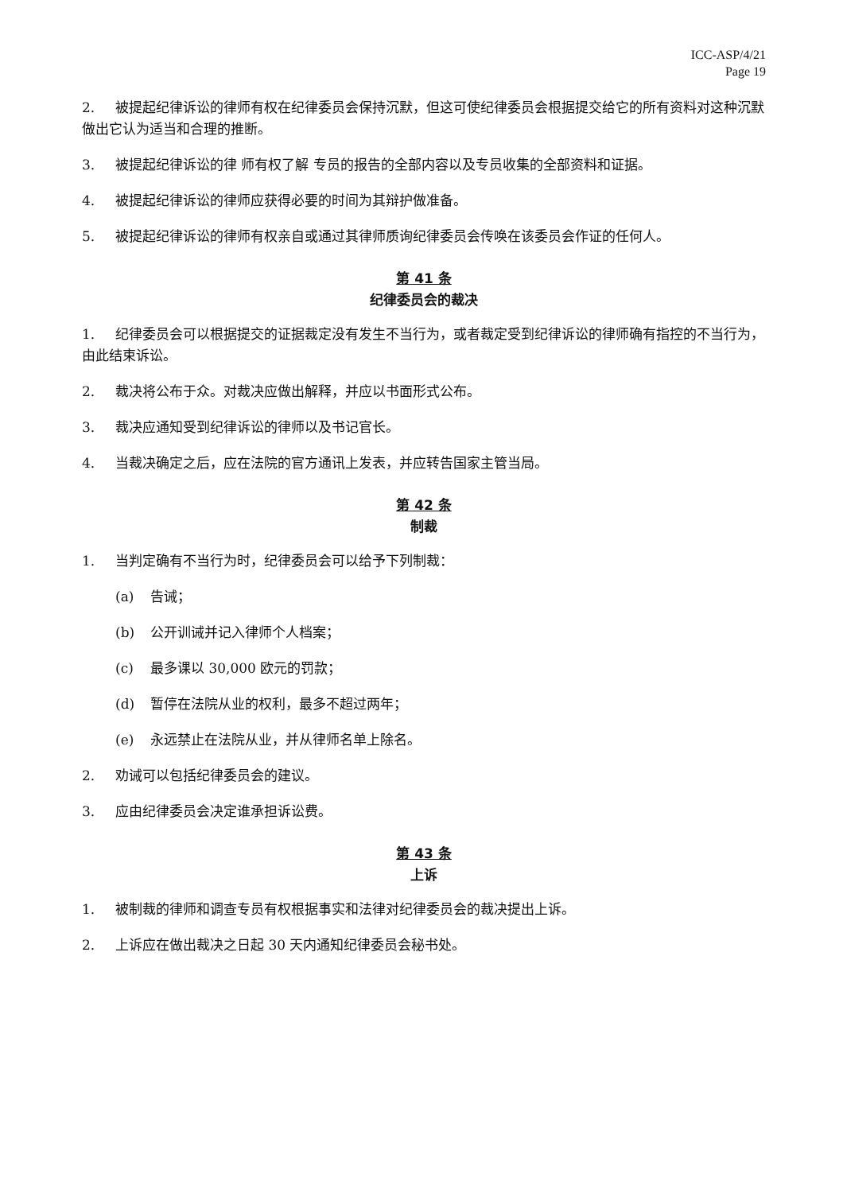ICC-ASP/4/21
Page 19
2. 被提起纪律诉讼的律师有权在纪律委员会保持沉默，但这可使纪律委员会根据提交给它的所有资料对这种沉默做出它认为适当和合理的推断。
3. 被提起纪律诉讼的律 师有权了解 专员的报告的全部内容以及专员收集的全部资料和证据。
4. 被提起纪律诉讼的律师应获得必要的时间为其辩护做准备。
5. 被提起纪律诉讼的律师有权亲自或通过其律师质询纪律委员会传唤在该委员会作证的任何人。
第 41 条
纪律委员会的裁决
1. 纪律委员会可以根据提交的证据裁定没有发生不当行为，或者裁定受到纪律诉讼的律师确有指控的不当行为，由此结束诉讼。
2. 裁决将公布于众。对裁决应做出解释，并应以书面形式公布。
3. 裁决应通知受到纪律诉讼的律师以及书记官长。
4. 当裁决确定之后，应在法院的官方通讯上发表，并应转告国家主管当局。
第 42 条
制裁
1. 当判定确有不当行为时，纪律委员会可以给予下列制裁：
(a) 告诫；
(b) 公开训诫并记入律师个人档案；
(c) 最多课以 30,000 欧元的罚款；
(d) 暂停在法院从业的权利，最多不超过两年；
(e) 永远禁止在法院从业，并从律师名单上除名。
2. 劝诫可以包括纪律委员会的建议。
3. 应由纪律委员会决定谁承担诉讼费。
第 43 条
上诉
1. 被制裁的律师和调查专员有权根据事实和法律对纪律委员会的裁决提出上诉。
2. 上诉应在做出裁决之日起 30 天内通知纪律委员会秘书处。